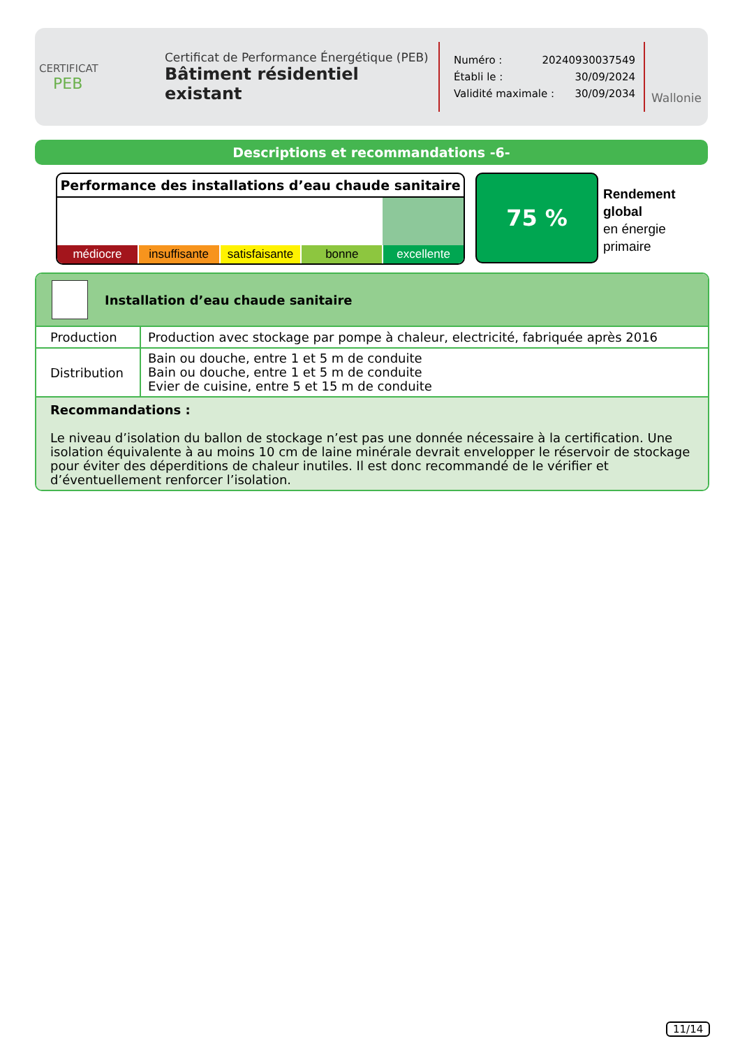CERTIFICAT
PEB
Certificat de Performance Énergétique (PEB)
Bâtiment résidentiel existant
Numéro : 20240930037549
Établi le : 30/09/2024
Validité maximale : 30/09/2034
Wallonie
Descriptions et recommandations -6-
Performance des installations d’eau chaude sanitaire
médiocre insuffisante satisfaisante bonne excellente
75 %
Rendement
global
en énergie
primaire
Installation d’eau chaude sanitaire
| Production | Production avec stockage par pompe à chaleur, electricité, fabriquée après 2016 |
| Distribution | Bain ou douche, entre 1 et 5 m de conduite Bain ou douche, entre 1 et 5 m de conduite Evier de cuisine, entre 5 et 15 m de conduite |
Recommandations :
Le niveau d’isolation du ballon de stockage n’est pas une donnée nécessaire à la certification. Une isolation équivalente à au moins 10 cm de laine minérale devrait envelopper le réservoir de stockage pour éviter des déperditions de chaleur inutiles. Il est donc recommandé de le vérifier et d’éventuellement renforcer l’isolation.
11/14